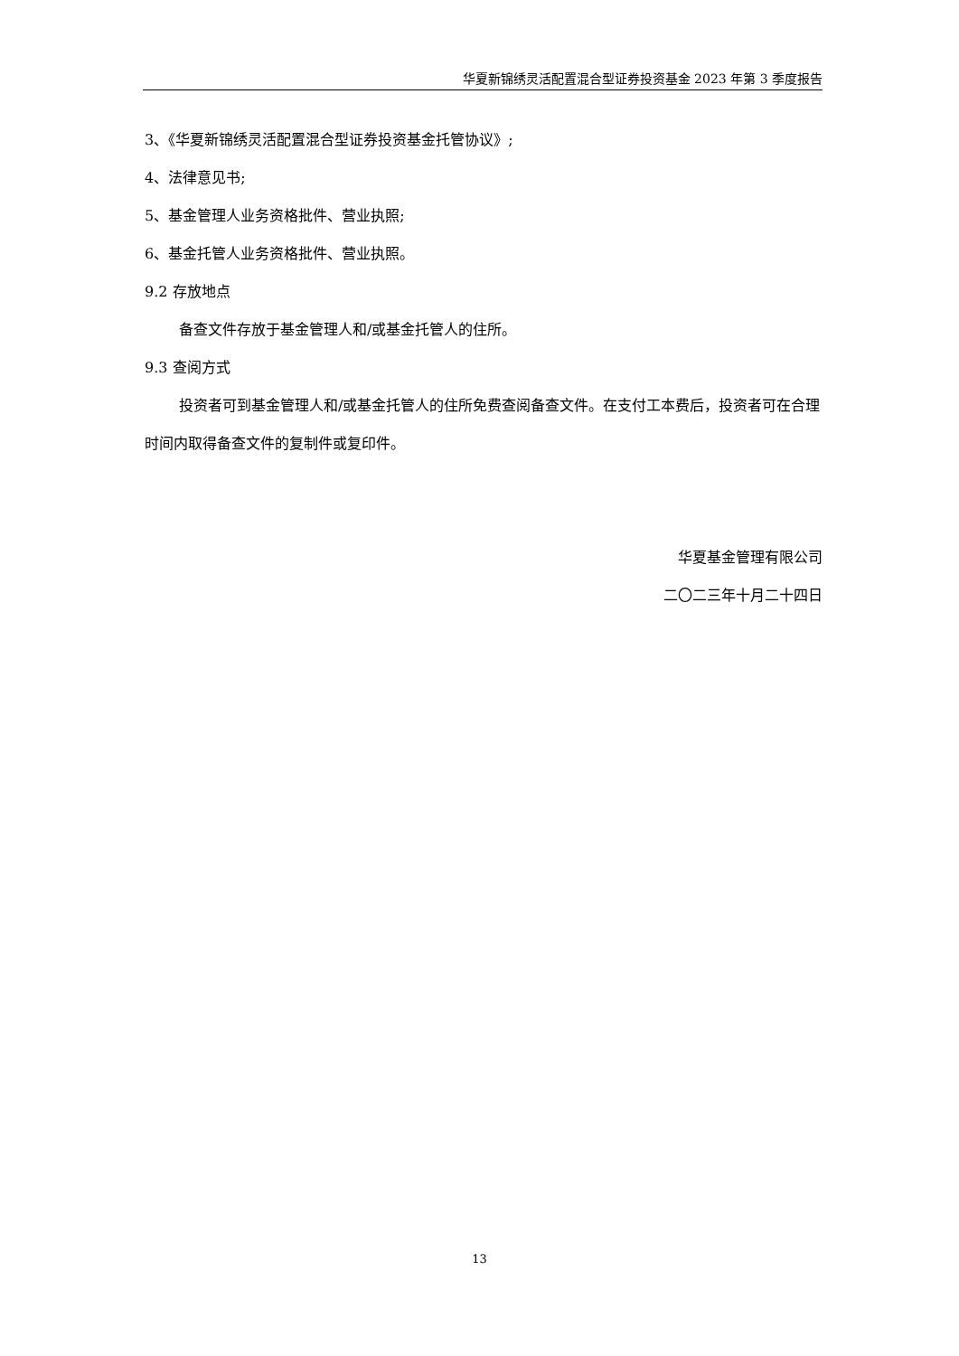华夏新锦绣灵活配置混合型证券投资基金 2023 年第 3 季度报告
3、《华夏新锦绣灵活配置混合型证券投资基金托管协议》;
4、法律意见书;
5、基金管理人业务资格批件、营业执照;
6、基金托管人业务资格批件、营业执照。
9.2 存放地点
备查文件存放于基金管理人和/或基金托管人的住所。
9.3 查阅方式
投资者可到基金管理人和/或基金托管人的住所免费查阅备查文件。在支付工本费后，投资者可在合理时间内取得备查文件的复制件或复印件。
华夏基金管理有限公司
二〇二三年十月二十四日
13